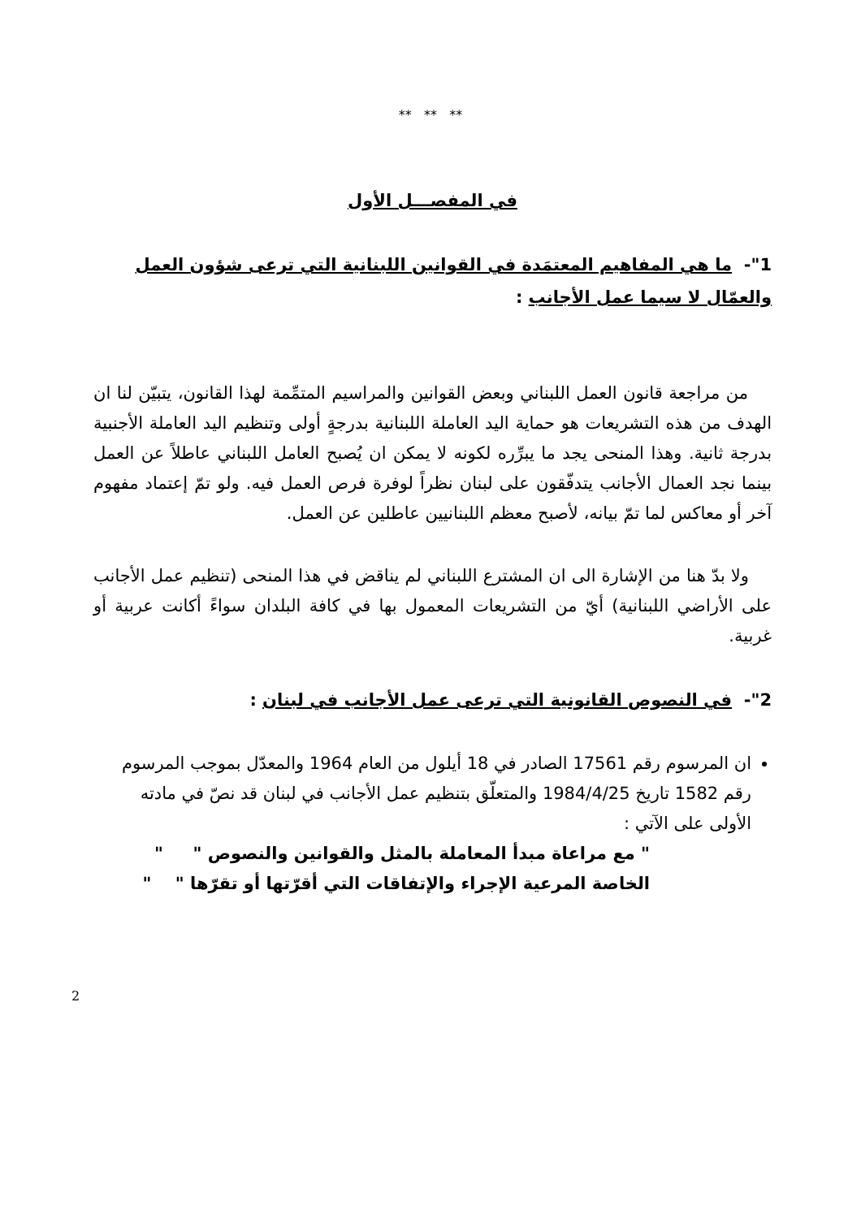** ** **
في المفصـــل الأول
1"- ما هي المفاهيم المعتمَدة في القوانين اللبنانية التي ترعى شؤون العمل والعمّال لا سيما عمل الأجانب :
من مراجعة قانون العمل اللبناني وبعض القوانين والمراسيم المتمِّمة لهذا القانون، يتبيّن لنا ان الهدف من هذه التشريعات هو حماية اليد العاملة اللبنانية بدرجةٍ أولى وتنظيم اليد العاملة الأجنبية بدرجة ثانية. وهذا المنحى يجد ما يبرِّره لكونه لا يمكن ان يُصبح العامل اللبناني عاطلاً عن العمل بينما نجد العمال الأجانب يتدفّقون على لبنان نظراً لوفرة فرص العمل فيه. ولو تمّ إعتماد مفهوم آخر أو معاكس لما تمّ بيانه، لأصبح معظم اللبنانيين عاطلين عن العمل.
ولا بدّ هنا من الإشارة الى ان المشترع اللبناني لم يناقض في هذا المنحى (تنظيم عمل الأجانب على الأراضي اللبنانية) أيّ من التشريعات المعمول بها في كافة البلدان سواءً أكانت عربية أو غربية.
2"- في النصوص القانونية التي ترعى عمل الأجانب في لبنان :
ان المرسوم رقم 17561 الصادر في 18 أيلول من العام 1964 والمعدّل بموجب المرسوم رقم 1582 تاريخ 1984/4/25 والمتعلّق بتنظيم عمل الأجانب في لبنان قد نصّ في مادته الأولى على الآتي :
" مع مراعاة مبدأ المعاملة بالمثل والقوانين والنصوص " "
الخاصة المرعية الإجراء والإتفاقات التي أقرّتها أو تقرّها " "
2